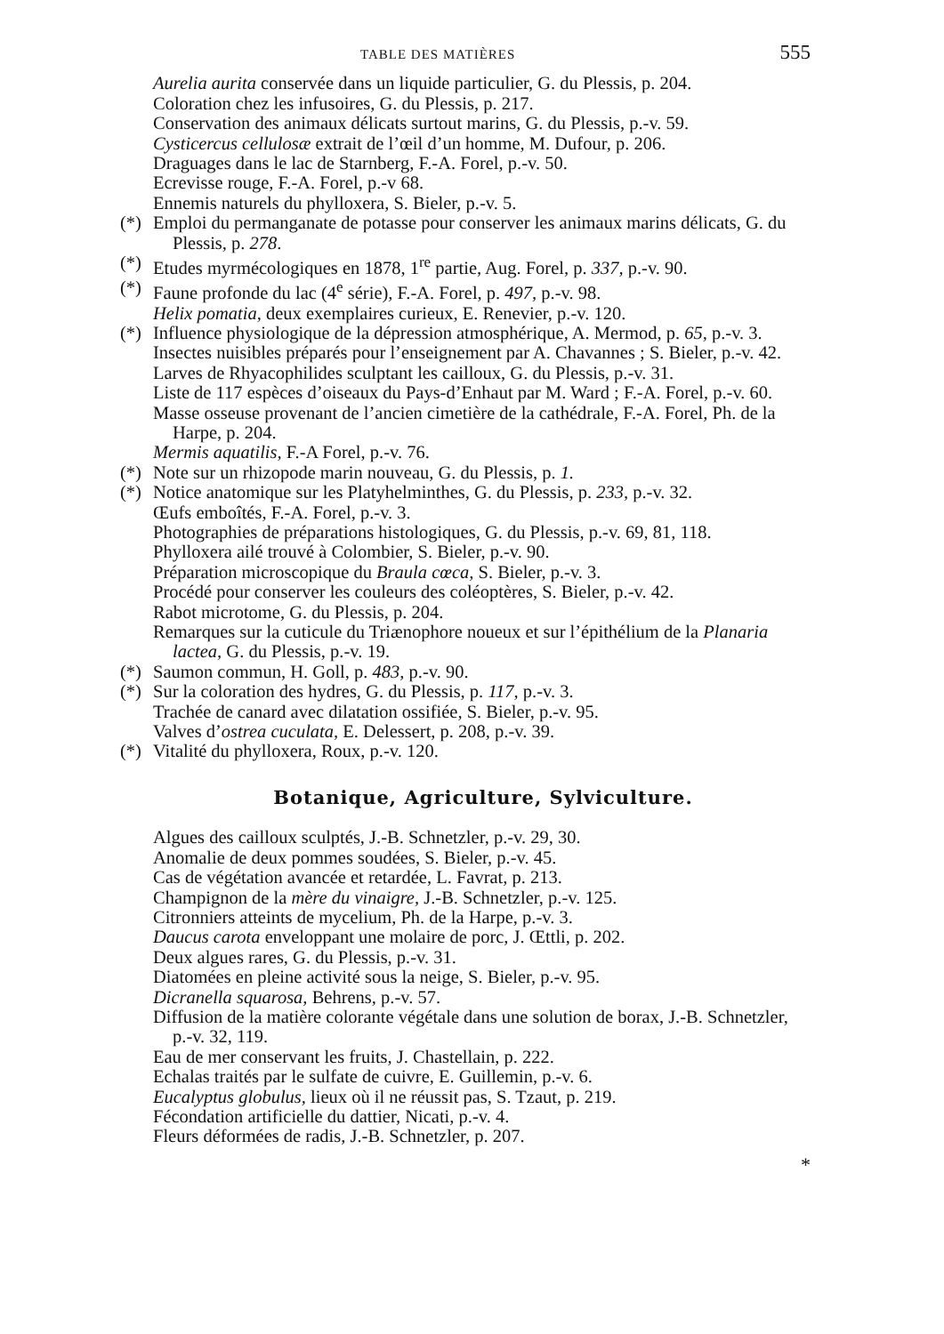TABLE DES MATIÈRES 555
Aurelia aurita conservée dans un liquide particulier, G. du Plessis, p. 204.
Coloration chez les infusoires, G. du Plessis, p. 217.
Conservation des animaux délicats surtout marins, G. du Plessis, p.-v. 59.
Cysticercus cellulosæ extrait de l’œil d’un homme, M. Dufour, p. 206.
Draguages dans le lac de Starnberg, F.-A. Forel, p.-v. 50.
Ecrevisse rouge, F.-A. Forel, p.-v 68.
Ennemis naturels du phylloxera, S. Bieler, p.-v. 5.
(*) Emploi du permanganate de potasse pour conserver les animaux marins délicats, G. du Plessis, p. 278.
(*) Etudes myrmécologiques en 1878, 1<sup>re</sup> partie, Aug. Forel, p. 337, p.-v. 90.
(*) Faune profonde du lac (4<sup>e</sup> série), F.-A. Forel, p. 497, p.-v. 98.
Helix pomatia, deux exemplaires curieux, E. Renevier, p.-v. 120.
(*) Influence physiologique de la dépression atmosphérique, A. Mermod, p. 65, p.-v. 3.
Insectes nuisibles préparés pour l’enseignement par A. Chavannes ; S. Bieler, p.-v. 42.
Larves de Rhyacophilides sculptant les cailloux, G. du Plessis, p.-v. 31.
Liste de 117 espèces d’oiseaux du Pays-d’Enhaut par M. Ward ; F.-A. Forel, p.-v. 60.
Masse osseuse provenant de l’ancien cimetière de la cathédrale, F.-A. Forel, Ph. de la Harpe, p. 204.
Mermis aquatilis, F.-A Forel, p.-v. 76.
(*) Note sur un rhizopode marin nouveau, G. du Plessis, p. 1.
(*) Notice anatomique sur les Platyhelminthes, G. du Plessis, p. 233, p.-v. 32.
Œufs emboîtés, F.-A. Forel, p.-v. 3.
Photographies de préparations histologiques, G. du Plessis, p.-v. 69, 81, 118.
Phylloxera ailé trouvé à Colombier, S. Bieler, p.-v. 90.
Préparation microscopique du Braula cœca, S. Bieler, p.-v. 3.
Procédé pour conserver les couleurs des coléoptères, S. Bieler, p.-v. 42.
Rabot microtome, G. du Plessis, p. 204.
Remarques sur la cuticule du Triænophore noueux et sur l’épithélium de la Planaria lactea, G. du Plessis, p.-v. 19.
(*) Saumon commun, H. Goll, p. 483, p.-v. 90.
(*) Sur la coloration des hydres, G. du Plessis, p. 117, p.-v. 3.
Trachée de canard avec dilatation ossifiée, S. Bieler, p.-v. 95.
Valves d’ostrea cuculata, E. Delessert, p. 208, p.-v. 39.
(*) Vitalité du phylloxera, Roux, p.-v. 120.
Botanique, Agriculture, Sylviculture.
Algues des cailloux sculptés, J.-B. Schnetzler, p.-v. 29, 30.
Anomalie de deux pommes soudées, S. Bieler, p.-v. 45.
Cas de végétation avancée et retardée, L. Favrat, p. 213.
Champignon de la mère du vinaigre, J.-B. Schnetzler, p.-v. 125.
Citronniers atteints de mycelium, Ph. de la Harpe, p.-v. 3.
Daucus carota enveloppant une molaire de porc, J. Œttli, p. 202.
Deux algues rares, G. du Plessis, p.-v. 31.
Diatomées en pleine activité sous la neige, S. Bieler, p.-v. 95.
Dicranella squarosa, Behrens, p.-v. 57.
Diffusion de la matière colorante végétale dans une solution de borax, J.-B. Schnetzler, p.-v. 32, 119.
Eau de mer conservant les fruits, J. Chastellain, p. 222.
Echalas traités par le sulfate de cuivre, E. Guillemin, p.-v. 6.
Eucalyptus globulus, lieux où il ne réussit pas, S. Tzaut, p. 219.
Fécondation artificielle du dattier, Nicati, p.-v. 4.
Fleurs déformées de radis, J.-B. Schnetzler, p. 207.
*